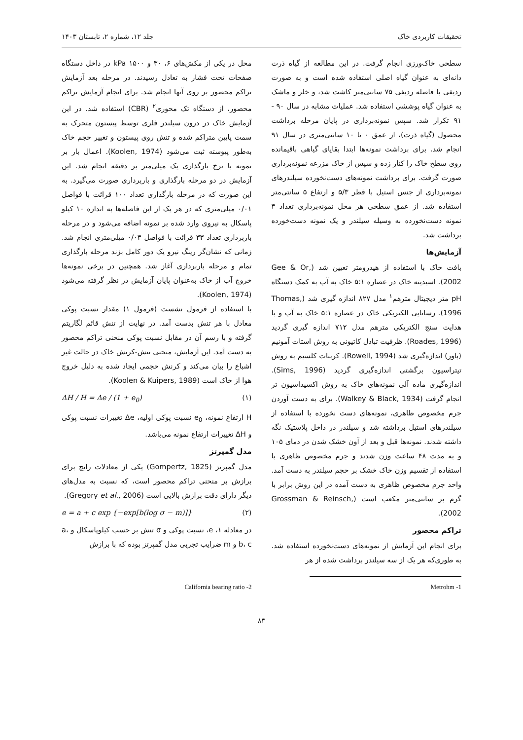تحقیقات کاربردی خاک جلد ۱۲، شماره ۲، تابستان ۱۴۰۳
سطحی خاک‌ورزی انجام گرفت. در این مطالعه از گیاه ذرت دانه‌ای به عنوان گیاه اصلی استفاده شده است و به صورت ردیفی با فاصله ردیفی ۷۵ سانتی‌متر کاشت شد، و خلر و ماشک به عنوان گیاه پوششی استفاده شد. عملیات مشابه در سال ۹۰ - ۹۱ تکرار شد. سپس نمونه‌برداری در پایان مرحله برداشت محصول (گیاه ذرت)، از عمق ۰ تا ۱۰ سانتی‌متری در سال ۹۱ انجام شد. برای برداشت نمونه‌ها ابتدا بقایای گیاهی باقیمانده روی سطح خاک را کنار زده و سپس از خاک مزرعه نمونه‌برداری صورت گرفت. برای برداشت نمونه‌های دست‌نخورده سیلندرهای نمونه‌برداری از جنس استیل با قطر ۵/۳ و ارتفاع ۵ سانتی‌متر استفاده شد. از عمق سطحی هر محل نمونه‌برداری تعداد ۳ نمونه دست‌نخورده به وسیله سیلندر و یک نمونه دست‌خورده برداشت شد.
آزمایش‌ها
بافت خاک با استفاده از هیدرومتر تعیین شد (Gee & Or, 2002). اسیدیته خاک در عصاره ۵:۱ خاک به آب به کمک دستگاه pH متر دیجیتال مترهم<sup>۱</sup> مدل ۸۲۷ اندازه گیری شد (Thomas, 1996). رسانایی الکتریکی خاک در عصاره ۵:۱ خاک به آب و با هدایت سنج الکتریکی مترهم مدل ۷۱۲ اندازه گیری گردید (Roades, 1996). ظرفیت تبادل کاتیونی به روش استات آمونیم (باور) اندازه‌گیری شد (Rowell, 1994). کربنات کلسیم به روش تیتراسیون برگشتی اندازه‌گیری گردید (Sims, 1996). اندازه‌گیری ماده آلی نمونه‌های خاک به روش اکسیداسیون تر انجام گرفت (Walkey & Black, 1934). برای به دست آوردن جرم مخصوص ظاهری، نمونه‌های دست نخورده با استفاده از سیلندرهای استیل برداشته شد و سیلندر در داخل پلاستیک نگه داشته شدند. نمونه‌ها قبل و بعد از آون خشک شدن در دمای ۱۰۵ و به مدت ۴۸ ساعت وزن شدند و جرم مخصوص ظاهری با استفاده از تقسیم وزن خاک خشک بر حجم سیلندر به دست آمد. واحد جرم مخصوص ظاهری به دست آمده در این روش برابر با گرم بر سانتی‌متر مکعب است (Grossman & Reinsch, 2002).
تراکم محصور
برای انجام این آزمایش از نمونه‌های دست‌نخورده استفاده شد. به طوری‌که هر یک از سه سیلندر برداشت شده از هر
محل در یکی از مکش‌های ۶، ۳۰ و kPa ۱۵۰۰ در داخل دستگاه صفحات تحت فشار به تعادل رسیدند. در مرحله بعد آزمایش تراکم محصور بر روی آنها انجام شد. برای انجام آزمایش تراکم محصور، از دستگاه تک محوری<sup>۲</sup> (CBR) استفاده شد. در این آزمایش خاک در درون سیلندر فلزی توسط پیستون متحرک به سمت پایین متراکم شده و تنش روی پیستون و تغییر حجم خاک به‌طور پیوسته ثبت می‌شود (Koolen, 1974). اعمال بار بر نمونه با نرخ بارگذاری یک میلی‌متر بر دقیقه انجام شد. این آزمایش در دو مرحله بارگذاری و باربرداری صورت می‌گیرد. به این صورت که در مرحله بارگذاری تعداد ۱۰۰ قرائت با فواصل ۰/۰۱ میلی‌متری که در هر یک از این فاصله‌ها به اندازه ۱۰ کیلو پاسکال به نیروی وارد شده بر نمونه اضافه می‌شود و در مرحله باربرداری تعداد ۳۳ قرائت با فواصل ۰/۰۳ میلی‌متری انجام شد. زمانی که نشان‌گر رینگ نیرو یک دور کامل بزند مرحله بارگذاری تمام و مرحله باربرداری آغاز شد. همچنین در برخی نمونه‌ها خروج آب از خاک به‌عنوان پایان آزمایش در نظر گرفته می‌شود (Koolen, 1974).
با استفاده از فرمول نشست (فرمول ۱) مقدار نسبت پوکی معادل با هر تنش بدست آمد. در نهایت از تنش قائم لگاریتم گرفته و با رسم آن در مقابل نسبت پوکی منحنی تراکم محصور به دست آمد. این آزمایش، منحنی تنش-کرنش خاک در حالت غیر اشباع را بیان می‌کند و کرنش حجمی ایجاد شده به دلیل خروج هوا از خاک است (Koolen & Kuipers, 1989).
ΔH / H = Δe / (1 + e<sub>0</sub>) (۱)
H ارتفاع نمونه، e<sub>0</sub> نسبت پوکی اولیه، Δe تغییرات نسبت پوکی و ΔH تغییرات ارتفاع نمونه می‌باشد.
مدل گمپرتز
مدل گمپرتز (Gompertz, 1825) یکی از معادلات رایج برای برازش بر منحنی تراکم محصور است، که نسبت به مدل‌های دیگر دارای دقت برازش بالایی است (Gregory et al., 2006).
e = a + c exp {−exp[b(log σ − m)]} (۲)
در معادله ۱، e، نسبت پوکی و σ تنش بر حسب کیلوپاسکال و a، b، c و m ضرایب تجربی مدل گمپرتز بوده که با برازش
1- Metrohm 2- California bearing ratio
۸۳